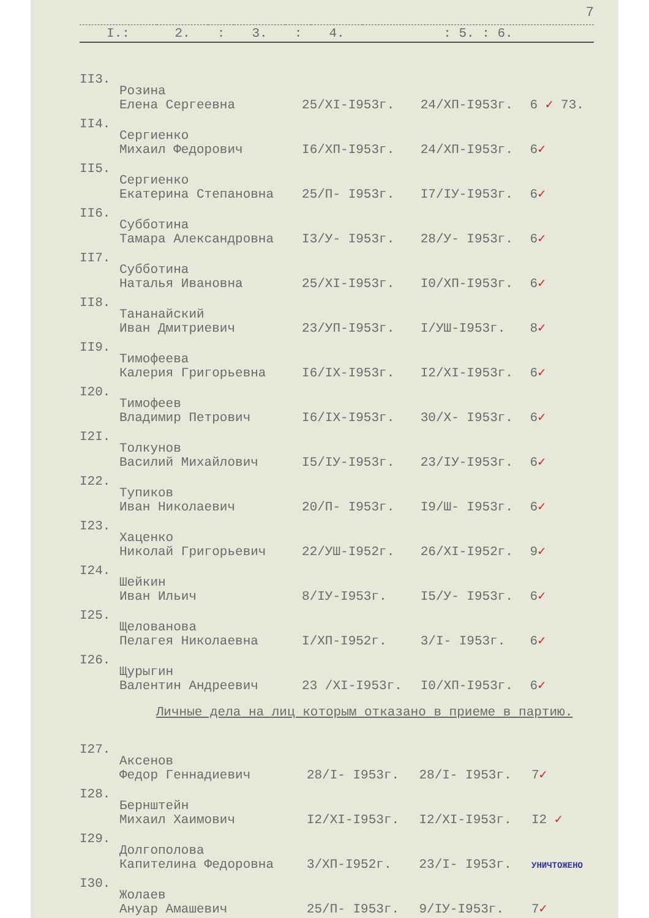7
| I.: | 2. | : | 3. | : | 4. | : 5. : 6. |
| --- | --- | --- | --- | --- | --- | --- |
| II3. | Розина Елена Сергеевна | 25/XI-I953г. | 24/XП-I953г. | 6 ✓ 73. |
| II4. | Сергиенко Михаил Федорович | I6/XП-I953г. | 24/XП-I953г. | 6 ✓ |
| II5. | Сергиенко Екатерина Степановна | 25/П- I953г. | I7/IУ-I953г. | 6 ✓ |
| II6. | Субботина Тамара Александровна | I3/У- I953г. | 28/У- I953г. | 6 ✓ |
| II7. | Субботина Наталья Ивановна | 25/XI-I953г. | I0/XП-I953г. | 6 ✓ |
| II8. | Тананайский Иван Дмитриевич | 23/УП-I953г. | I/УШ-I953г. | 8 ✓ |
| II9. | Тимофеева Калерия Григорьевна | I6/IX-I953г. | I2/XI-I953г. | 6 ✓ |
| I20. | Тимофеев Владимир Петрович | I6/IX-I953г. | 30/X- I953г. | 6 ✓ |
| I2I. | Толкунов Василий Михайлович | I5/IУ-I953г. | 23/IУ-I953г. | 6 ✓ |
| I22. | Тупиков Иван Николаевич | 20/П- I953г. | I9/Ш- I953г. | 6 ✓ |
| I23. | Хаценко Николай Григорьевич | 22/УШ-I952г. | 26/XI-I952г. | 9 ✓ |
| I24. | Шейкин Иван Ильич | 8/IУ-I953г. | I5/У- I953г. | 6 ✓ |
| I25. | Щелованова Пелагея Николаевна | I/XП-I952г. | 3/I- I953г. | 6 ✓ |
| I26. | Щурыгин Валентин Андреевич | 23 /XI-I953г. | I0/XП-I953г. | 6 ✓ |
Личные дела на лиц которым отказано в приеме в партию.
| I27. | Аксенов Федор Геннадиевич | 28/I- I953г. | 28/I- I953г. | 7 ✓ |
| I28. | Бернштейн Михаил Хаимович | I2/XI-I953г. | I2/XI-I953г. | I2 ✓ |
| I29. | Долгополова Капителина Федоровна | 3/XП-I952г. | 23/I- I953г. | УНИЧТОЖЕНО |
| I30. | Жолаев Ануар Амашевич | 25/П- I953г. | 9/IУ-I953г. | 7 ✓ |